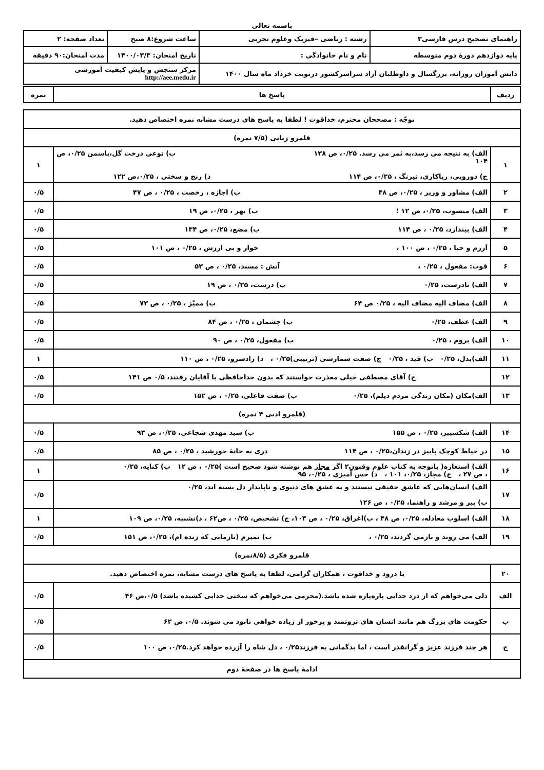باسمه تعالی
| راهنمای تصحیح درس فارسی۳ | رشته : ریاضی –فیزیک وعلوم تجربی | ساعت شروع:۸ صبح | تعداد صفحه: ۲ |
| پایه دوازدهم دورهٔ دوم متوسطه | نام و نام خانوادگی : | تاریخ امتحان: ۱۴۰۰/۰۳/۳ | مدت امتحان:۹۰ دقیقه |
| دانش آموزان روزانه، بزرگسال و داوطلبان آزاد سراسرکشور درنوبت خرداد ماه سال ۱۴۰۰ | | مرکز سنجش و پایش کیفیت آموزشی http://aee.medu.ir | |
| ردیف | پاسخ ها | نمره |
| توجّه : مصححان محترم، خداقوت ! لطفا به پاسخ های درست مشابه نمره اختصاص دهید. | | |
| قلمرو زبانی (۷/۵ نمره) | | |
| ۱ | الف) به نتیجه می رسد،به ثمر می رسد. ۰/۲۵، ص ۱۳۸ ب) نوعی درخت گل،یاسمن ۰/۲۵، ص ۱۰۴ ج) دورویی، ریاکاری، نیرنگ ، ۰/۲۵، ص ۱۱۴ د) رنج و سختی ، ۰/۲۵،ص ۱۲۲ | ۱ |
| ۲ | الف) مشاور و وزیر ، ۰/۲۵، ص ۴۸ ب) اجازه ، رخصت ، ۰/۲۵ ، ص ۴۷ | ۰/۵ |
| ۳ | الف) منسوب، ۰/۲۵، ص ۱۲ ؛ ب) بهر ، ۰/۲۵، ص ۱۹ | ۰/۵ |
| ۴ | الف) بیندازد، ۰/۲۵ ، ص ۱۱۴ ب) مضغ، ۰/۲۵، ص ۱۳۴ | ۰/۵ |
| ۵ | آزرم و حیا ، ۰/۲۵ ، ص ۱۰۰ ، خوار و بی ارزش ، ۰/۲۵ ، ص ۱۰۱ | ۰/۵ |
| ۶ | قوت: مفعول ، ۰/۲۵ ، آتش : مسند، ۰/۲۵ ، ص ۵۳ | ۰/۵ |
| ۷ | الف) نادرست، ۰/۲۵ ب) درست، ۰/۲۵ ، ص ۱۹ | ۰/۵ |
| ۸ | الف) مضاف الیه مضاف الیه ، ۰/۲۵ ص ۶۴ ب) ممیّز ، ۰/۲۵ ، ص ۷۳ | ۰/۵ |
| ۹ | الف) عطف، ۰/۲۵ ب) چشمان ، ۰/۲۵ ، ص ۸۴ | ۰/۵ |
| ۱۰ | الف) بروم ، ۰/۲۵ ب) مفعول، ۰/۲۵ ، ص ۹۰ | ۰/۵ |
| ۱۱ | الف)بدل، ۰/۲۵ ب) قید ، ۰/۲۵ ج) صفت شمارشی (ترتیبی)۰/۲۵ ، د) زادسرو، ۰/۲۵ ، ص ۱۱۰ | ۱ |
| ۱۲ | ج) آقای مصطفی خیلی معذرت خواستند که بدون خداحافظی با آقایان رفتند، ۰/۵ ص ۱۴۱ | ۰/۵ |
| ۱۳ | الف)مکان (مکان زندگی مردم دیلم)، ۰/۲۵ ب) صفت فاعلی، ۰/۲۵ ، ص ۱۵۲ | ۰/۵ |
| (قلمرو ادبی ۴ نمره) | | |
| ۱۴ | الف) شکسپیر، ۰/۲۵ ، ص ۱۵۵ ب) سید مهدی شجاعی، ۰/۲۵، ص ۹۳ | ۰/۵ |
| ۱۵ | در حیاط کوچک پاییز در زندان،۰/۲۵ ، ص ۱۱۴ دری به خانهٔ خورشید ، ۰/۲۵ ، ص ۸۵ | ۰/۵ |
| ۱۶ | الف) استعاره( باتوجه به کتاب علوم وفنون۲ اگر مجاز هم نوشته شود صحیح است )۰/۲۵ ، ص ۱۲ ب) کنایه، ۰/۲۵ ، ص ۲۷ ، ج) مجاز، ۰/۲۵، ۱۰۱ ، د) حس آمیزی ، ۰/۲۵، ۹۵ | ۱ |
| ۱۷ | الف) انسان‌هایی که عاشق حقیقی نیستند و به عشق های دنیوی و ناپایدار دل بسته اند، ۰/۲۵ ب) پیر و مرشد و راهنما، ۰/۲۵ ، ص ۱۲۶ | ۰/۵ |
| ۱۸ | الف) اسلوب معادله، ۰/۲۵، ص ۴۸ ، ب)اغراق، ۰/۲۵ ، ص ۱۰۳، ج) تشخیص، ۰/۲۵ ، ص۶۲ ، د)تشبیه، ۰/۲۵، ص ۱۰۹ | ۱ |
| ۱۹ | الف) می روند و بازمی گردند، ۰/۲۵ ، ب) نمیرم (تازمانی که زنده ام)، ۰/۲۵، ص ۱۵۱ | ۰/۵ |
| قلمرو فکری (۸/۵نمره) | | |
| ۲۰ | با درود و خداقوت ، همکاران گرامی، لطفا به پاسخ های درست مشابه، نمره اختصاص دهید. | |
| الف | دلی می‌خواهم که از درد جدایی پاره‌پاره شده باشد.(محرمی می‌خواهم که سختی جدایی کشیده باشد) ۰/۵،ص ۴۶ | ۰/۵ |
| ب | حکومت های بزرگ هم مانند انسان های ثروتمند و پرخور از زیاده خواهی نابود می شوند. ۰/۵، ص ۶۲ | ۰/۵ |
| ج | هر چند فرزند عزیز و گرانقدر است ، اما بدگمانی به فرزند۰/۲۵ ، دل شاه را آزرده خواهد کرد.۰/۲۵، ص ۱۰۰ | ۰/۵ |
| ادامهٔ پاسخ ها در صفحهٔ دوم | | |